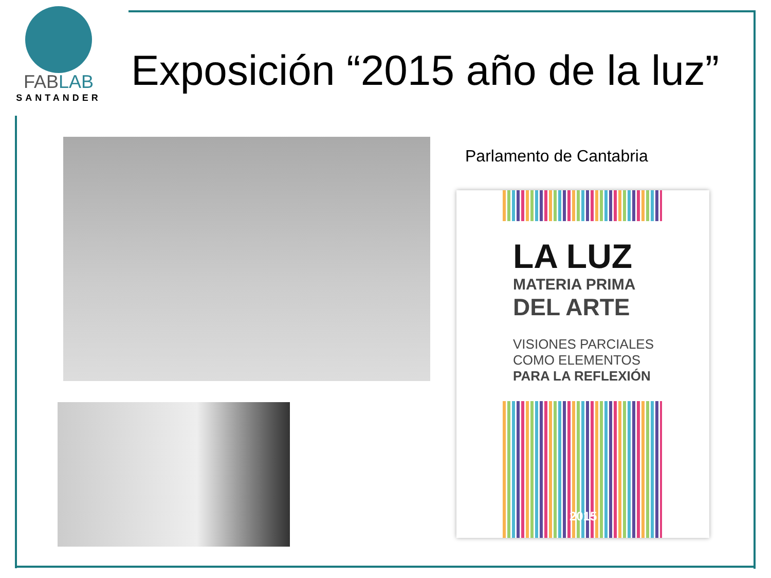FABLAB
SANTANDER
Exposición “2015 año de la luz”
Parlamento de Cantabria
LA LUZ
MATERIA PRIMA
DEL ARTE
VISIONES PARCIALES
COMO ELEMENTOS
PARA LA REFLEXIÓN
2015